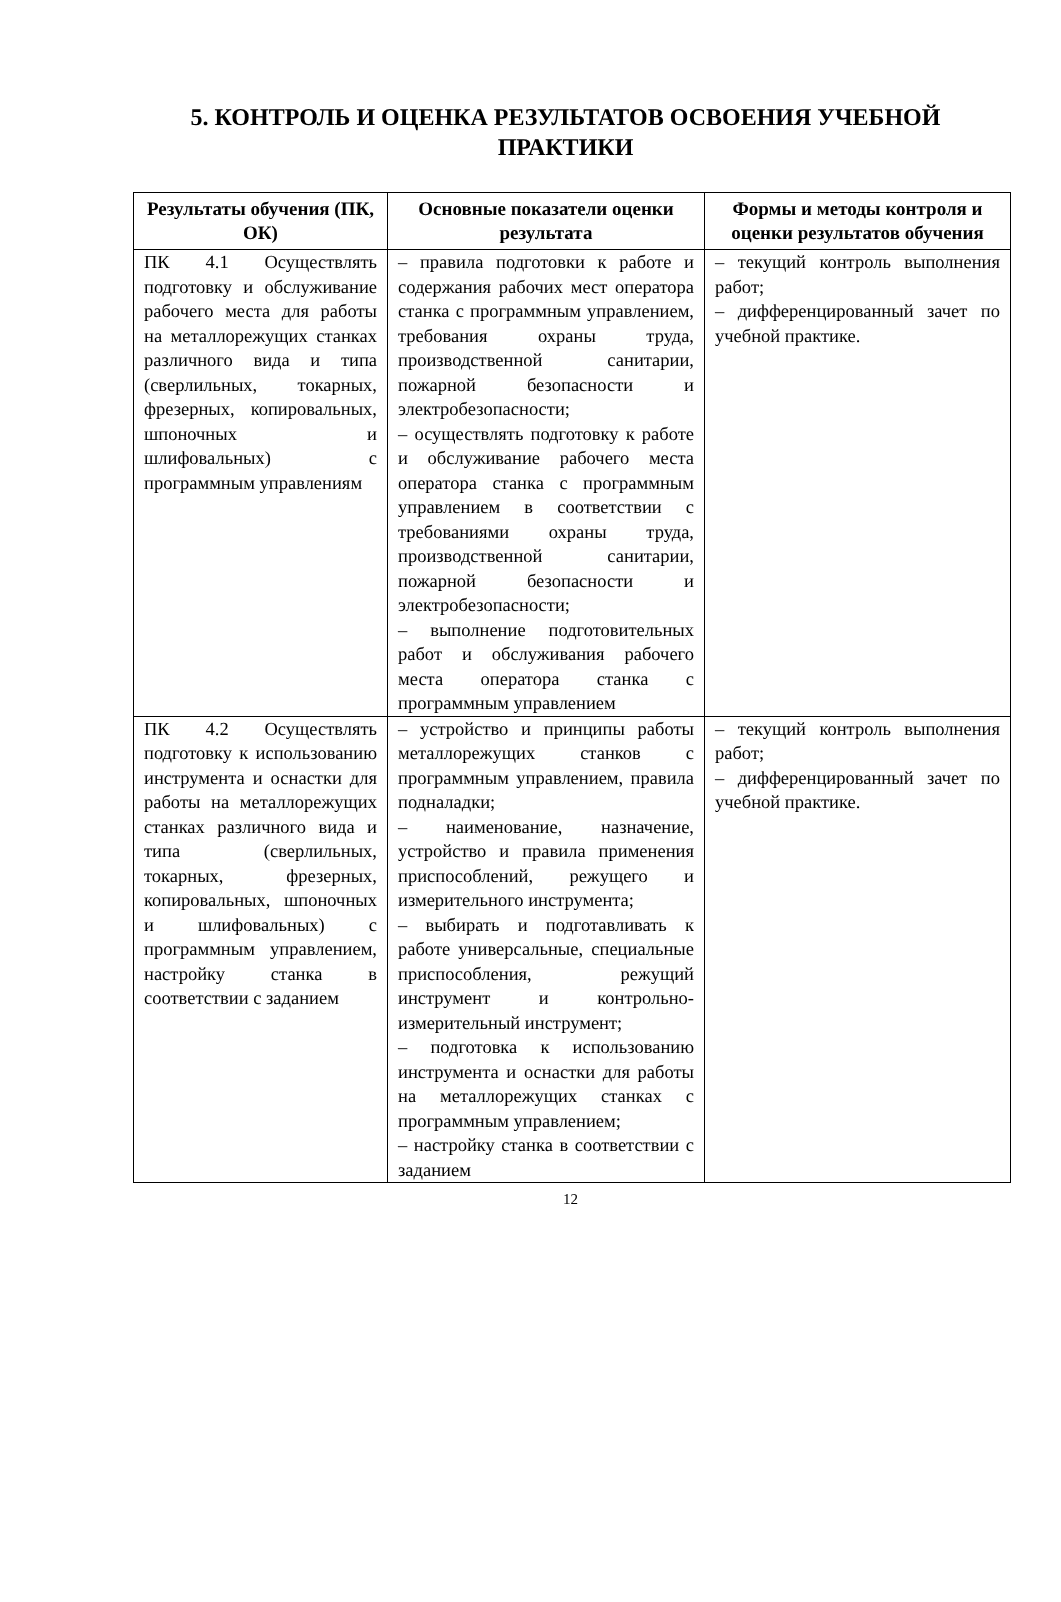5. КОНТРОЛЬ И ОЦЕНКА РЕЗУЛЬТАТОВ ОСВОЕНИЯ УЧЕБНОЙ ПРАКТИКИ
| Результаты обучения (ПК, ОК) | Основные показатели оценки результата | Формы и методы контроля и оценки результатов обучения |
| --- | --- | --- |
| ПК 4.1 Осуществлять подготовку и обслуживание рабочего места для работы на металлорежущих станках различного вида и типа (сверлильных, токарных, фрезерных, копировальных, шпоночных и шлифовальных) с программным управлениям | – правила подготовки к работе и содержания рабочих мест оператора станка с программным управлением, требования охраны труда, производственной санитарии, пожарной безопасности и электробезопасности; – осуществлять подготовку к работе и обслуживание рабочего места оператора станка с программным управлением в соответствии с требованиями охраны труда, производственной санитарии, пожарной безопасности и электробезопасности; – выполнение подготовительных работ и обслуживания рабочего места оператора станка с программным управлением | – текущий контроль выполнения работ; – дифференцированный зачет по учебной практике. |
| ПК 4.2 Осуществлять подготовку к использованию инструмента и оснастки для работы на металлорежущих станках различного вида и типа (сверлильных, токарных, фрезерных, копировальных, шпоночных и шлифовальных) с программным управлением, настройку станка в соответствии с заданием | – устройство и принципы работы металлорежущих станков с программным управлением, правила подналадки; – наименование, назначение, устройство и правила применения приспособлений, режущего и измерительного инструмента; – выбирать и подготавливать к работе универсальные, специальные приспособления, режущий инструмент и контрольно-измерительный инструмент; – подготовка к использованию инструмента и оснастки для работы на металлорежущих станках с программным управлением; – настройку станка в соответствии с заданием | – текущий контроль выполнения работ; – дифференцированный зачет по учебной практике. |
12